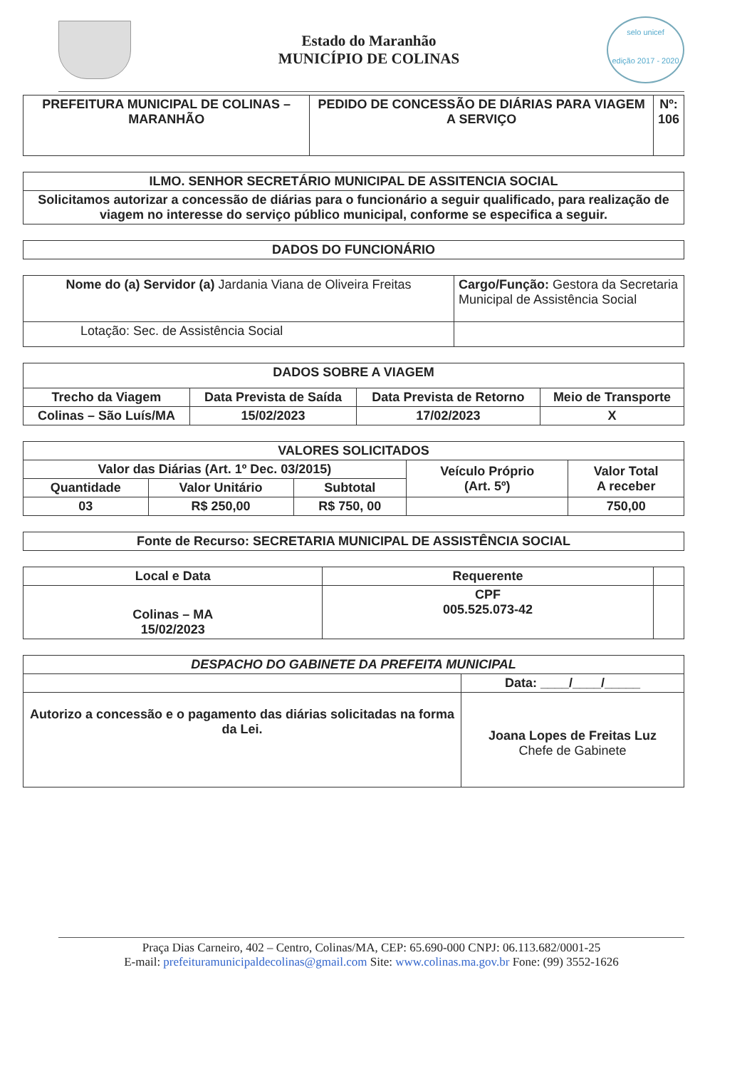Estado do Maranhão
MUNICÍPIO DE COLINAS
selo unicef
edição 2017 - 2020
| PREFEITURA MUNICIPAL DE COLINAS – MARANHÃO | PEDIDO DE CONCESSÃO DE DIÁRIAS PARA VIAGEM A SERVIÇO | Nº: 106 |
| --- | --- | --- |
| ILMO. SENHOR SECRETÁRIO MUNICIPAL DE ASSITENCIA SOCIAL |
| --- |
| Solicitamos autorizar a concessão de diárias para o funcionário a seguir qualificado, para realização de viagem no interesse do serviço público municipal, conforme se especifica a seguir. |
| DADOS DO FUNCIONÁRIO |
| --- |
| Nome do (a) Servidor (a) Jardania Viana de Oliveira Freitas | Cargo/Função: Gestora da Secretaria Municipal de Assistência Social |
| Lotação: Sec. de Assistência Social | |
| DADOS SOBRE A VIAGEM | | | |
| --- | --- | --- | --- |
| Trecho da Viagem | Data Prevista de Saída | Data Prevista de Retorno | Meio de Transporte |
| Colinas – São Luís/MA | 15/02/2023 | 17/02/2023 | X |
| VALORES SOLICITADOS | | | | |
| --- | --- | --- | --- | --- |
| Valor das Diárias (Art. 1º Dec. 03/2015) | | | Veículo Próprio (Art. 5º) | Valor Total A receber |
| Quantidade | Valor Unitário | Subtotal | | |
| 03 | R$ 250,00 | R$ 750, 00 | | 750,00 |
| Fonte de Recurso: SECRETARIA MUNICIPAL DE ASSISTÊNCIA SOCIAL |
| --- |
| Local e Data | Requerente | |
| --- | --- | --- |
| Colinas – MA 15/02/2023 | CPF 005.525.073-42 | |
| DESPACHO DO GABINETE DA PREFEITA MUNICIPAL | |
| --- | --- |
| | Data: ____/____/_____ |
| Autorizo a concessão e o pagamento das diárias solicitadas na forma da Lei. | Joana Lopes de Freitas Luz Chefe de Gabinete |
Praça Dias Carneiro, 402 – Centro, Colinas/MA, CEP: 65.690-000 CNPJ: 06.113.682/0001-25
E-mail: prefeituramunicipaldecolinas@gmail.com Site: www.colinas.ma.gov.br Fone: (99) 3552-1626